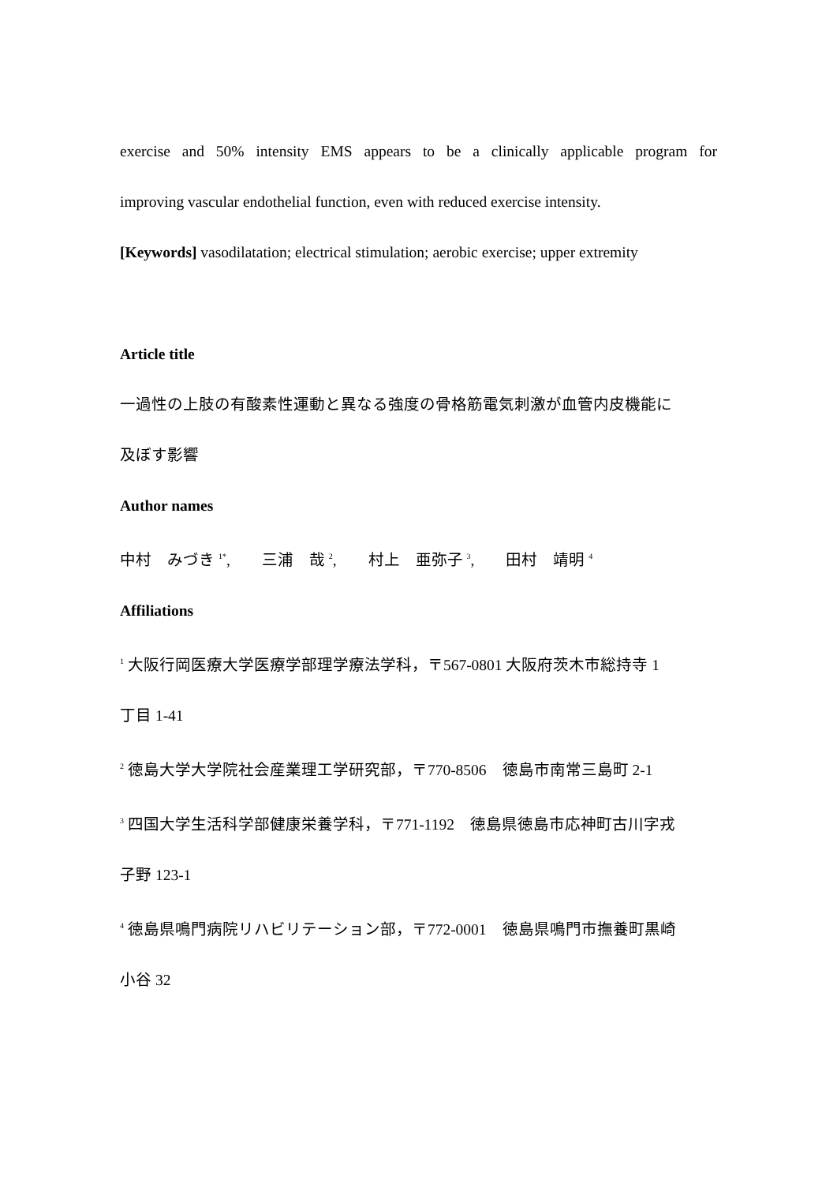exercise and 50% intensity EMS appears to be a clinically applicable program for
improving vascular endothelial function, even with reduced exercise intensity.
[Keywords] vasodilatation; electrical stimulation; aerobic exercise; upper extremity
Article title
一過性の上肢の有酸素性運動と異なる強度の骨格筋電気刺激が血管内皮機能に
及ぼす影響
Author names
中村　みづき <sup>1*</sup>,　　三浦　哉 <sup>2</sup>,　　村上　亜弥子 <sup>3</sup>,　　田村　靖明 <sup>4</sup>
Affiliations
<sup>1</sup> 大阪行岡医療大学医療学部理学療法学科，〒567-0801 大阪府茨木市総持寺 1
丁目 1-41
<sup>2</sup> 徳島大学大学院社会産業理工学研究部，〒770-8506　徳島市南常三島町 2-1
<sup>3</sup> 四国大学生活科学部健康栄養学科，〒771-1192　徳島県徳島市応神町古川字戎
子野 123-1
<sup>4</sup> 徳島県鳴門病院リハビリテーション部，〒772-0001　徳島県鳴門市撫養町黒崎
小谷 32